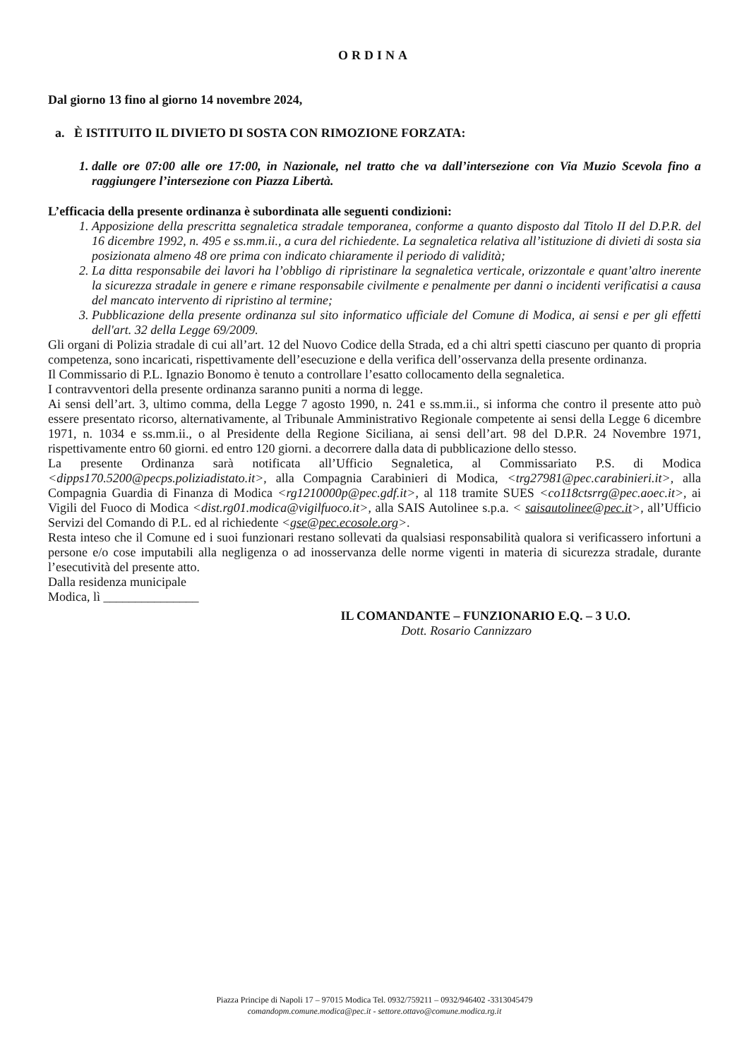ORDINA
Dal giorno 13 fino al giorno 14 novembre 2024,
a. È ISTITUITO IL DIVIETO DI SOSTA CON RIMOZIONE FORZATA:
1. dalle ore 07:00 alle ore 17:00, in Nazionale, nel tratto che va dall’intersezione con Via Muzio Scevola fino a raggiungere l’intersezione con Piazza Libertà.
L’efficacia della presente ordinanza è subordinata alle seguenti condizioni:
1. Apposizione della prescritta segnaletica stradale temporanea, conforme a quanto disposto dal Titolo II del D.P.R. del 16 dicembre 1992, n. 495 e ss.mm.ii., a cura del richiedente. La segnaletica relativa all’istituzione di divieti di sosta sia posizionata almeno 48 ore prima con indicato chiaramente il periodo di validità;
2. La ditta responsabile dei lavori ha l’obbligo di ripristinare la segnaletica verticale, orizzontale e quant’altro inerente la sicurezza stradale in genere e rimane responsabile civilmente e penalmente per danni o incidenti verificatisi a causa del mancato intervento di ripristino al termine;
3. Pubblicazione della presente ordinanza sul sito informatico ufficiale del Comune di Modica, ai sensi e per gli effetti dell'art. 32 della Legge 69/2009.
Gli organi di Polizia stradale di cui all’art. 12 del Nuovo Codice della Strada, ed a chi altri spetti ciascuno per quanto di propria competenza, sono incaricati, rispettivamente dell’esecuzione e della verifica dell’osservanza della presente ordinanza.
Il Commissario di P.L. Ignazio Bonomo è tenuto a controllare l’esatto collocamento della segnaletica.
I contravventori della presente ordinanza saranno puniti a norma di legge.
Ai sensi dell’art. 3, ultimo comma, della Legge 7 agosto 1990, n. 241 e ss.mm.ii., si informa che contro il presente atto può essere presentato ricorso, alternativamente, al Tribunale Amministrativo Regionale competente ai sensi della Legge 6 dicembre 1971, n. 1034 e ss.mm.ii., o al Presidente della Regione Siciliana, ai sensi dell’art. 98 del D.P.R. 24 Novembre 1971, rispettivamente entro 60 giorni. ed entro 120 giorni. a decorrere dalla data di pubblicazione dello stesso.
La presente Ordinanza sarà notificata all’Ufficio Segnaletica, al Commissariato P.S. di Modica <dipps170.5200@pecps.poliziadistato.it>, alla Compagnia Carabinieri di Modica, <trg27981@pec.carabinieri.it>, alla Compagnia Guardia di Finanza di Modica <rg1210000p@pec.gdf.it>, al 118 tramite SUES <co118ctsrrg@pec.aoec.it>, ai Vigili del Fuoco di Modica <dist.rg01.modica@vigilfuoco.it>, alla SAIS Autolinee s.p.a. < saisautolinee@pec.it>, all’Ufficio Servizi del Comando di P.L. ed al richiedente <gse@pec.ecosole.org>.
Resta inteso che il Comune ed i suoi funzionari restano sollevati da qualsiasi responsabilità qualora si verificassero infortuni a persone e/o cose imputabili alla negligenza o ad inosservanza delle norme vigenti in materia di sicurezza stradale, durante l’esecutività del presente atto.
Dalla residenza municipale
Modica, lì _______________
IL COMANDANTE – FUNZIONARIO E.Q. – 3 U.O.
Dott. Rosario Cannizzaro
Piazza Principe di Napoli 17 – 97015 Modica Tel. 0932/759211 – 0932/946402 -3313045479
comandopm.comune.modica@pec.it - settore.ottavo@comune.modica.rg.it